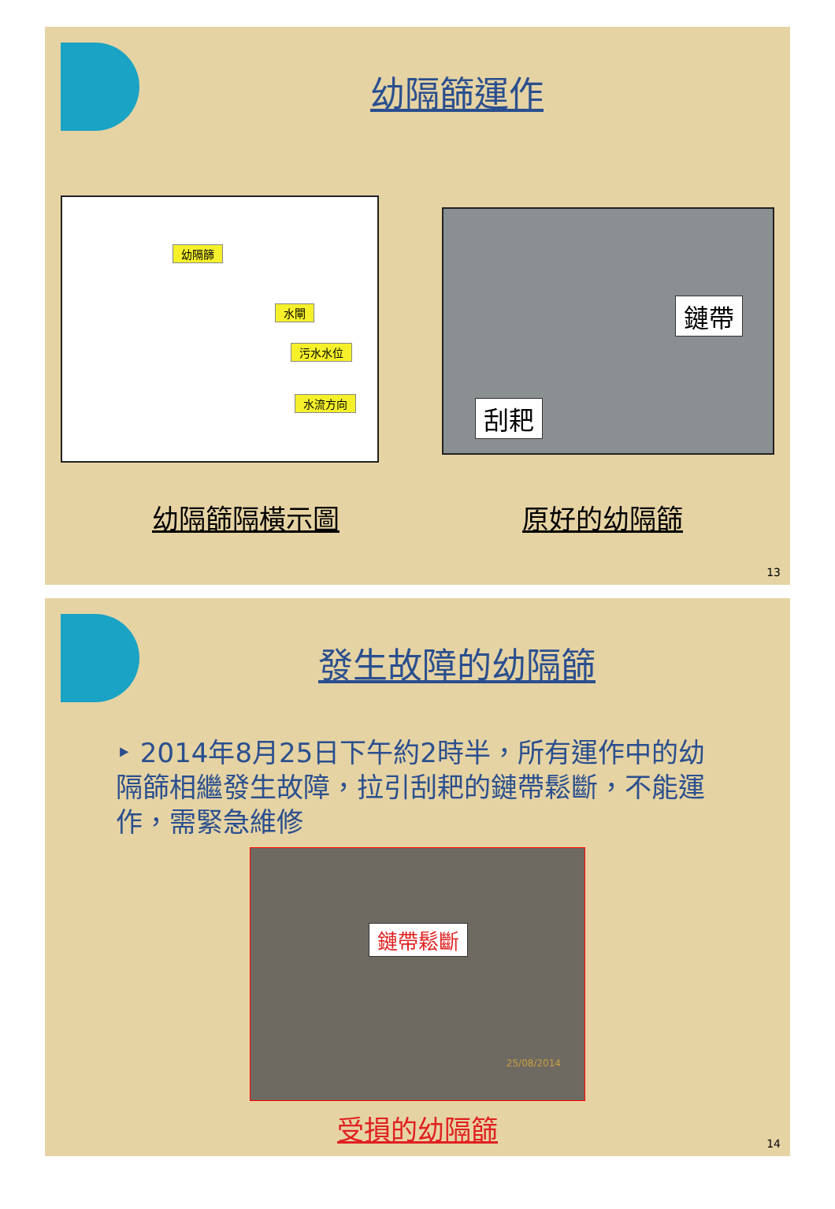幼隔篩運作
幼隔篩
水閘
污水水位
水流方向
鏈帶
刮耙
幼隔篩隔橫示圖 原好的幼隔篩
13
發生故障的幼隔篩
‣ 2014年8月25日下午約2時半，所有運作中的幼隔篩相繼發生故障，拉引刮耙的鏈帶鬆斷，不能運作，需緊急維修
鏈帶鬆斷
25/08/2014
受損的幼隔篩
14